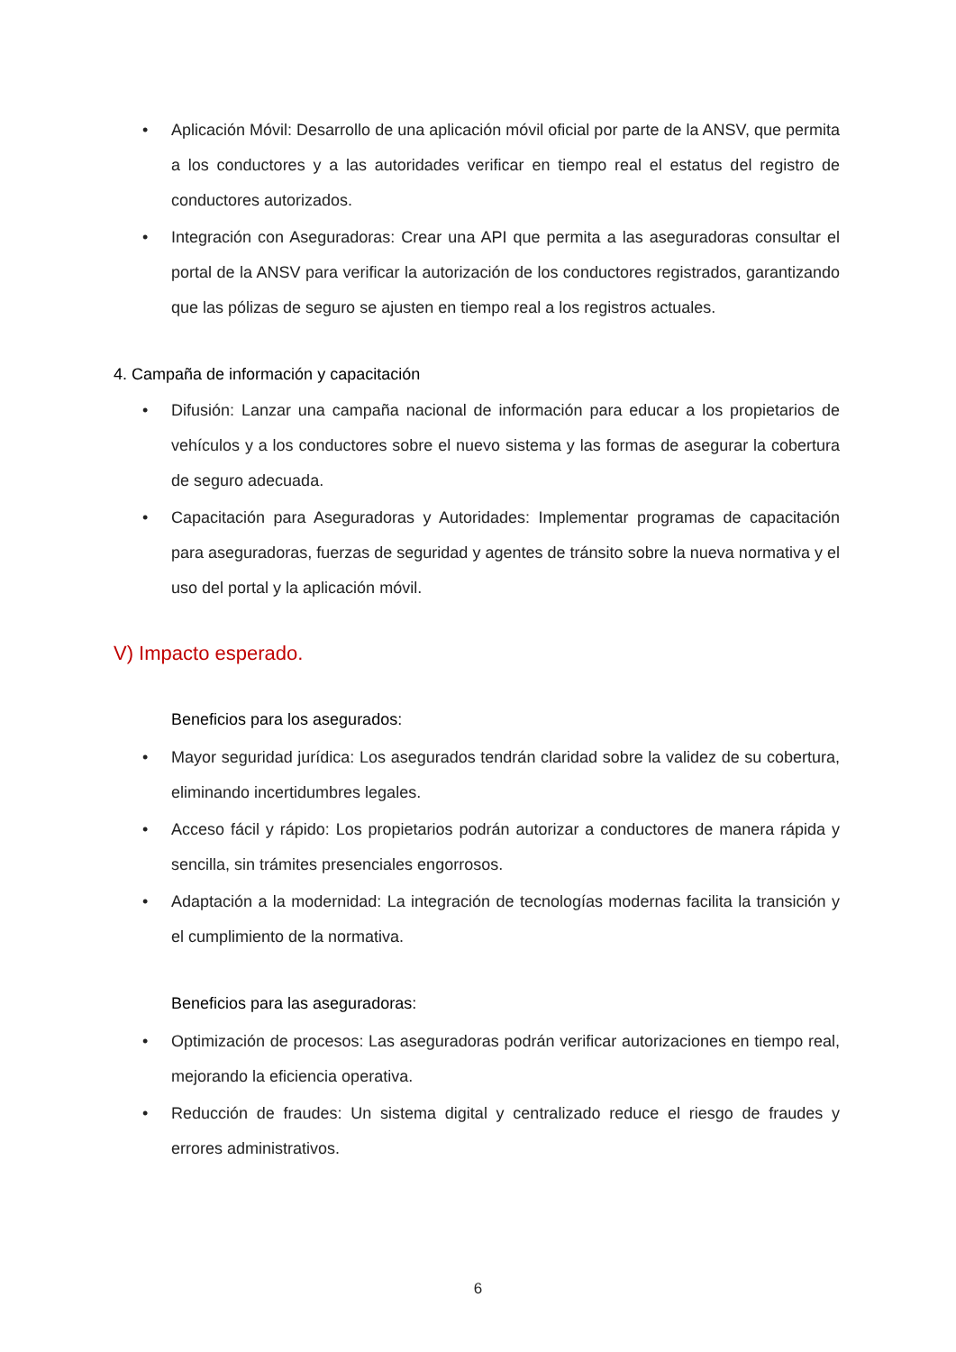• Aplicación Móvil: Desarrollo de una aplicación móvil oficial por parte de la ANSV, que permita a los conductores y a las autoridades verificar en tiempo real el estatus del registro de conductores autorizados.
• Integración con Aseguradoras: Crear una API que permita a las aseguradoras consultar el portal de la ANSV para verificar la autorización de los conductores registrados, garantizando que las pólizas de seguro se ajusten en tiempo real a los registros actuales.
4. Campaña de información y capacitación
• Difusión: Lanzar una campaña nacional de información para educar a los propietarios de vehículos y a los conductores sobre el nuevo sistema y las formas de asegurar la cobertura de seguro adecuada.
• Capacitación para Aseguradoras y Autoridades: Implementar programas de capacitación para aseguradoras, fuerzas de seguridad y agentes de tránsito sobre la nueva normativa y el uso del portal y la aplicación móvil.
V) Impacto esperado.
Beneficios para los asegurados:
• Mayor seguridad jurídica: Los asegurados tendrán claridad sobre la validez de su cobertura, eliminando incertidumbres legales.
• Acceso fácil y rápido: Los propietarios podrán autorizar a conductores de manera rápida y sencilla, sin trámites presenciales engorrosos.
• Adaptación a la modernidad: La integración de tecnologías modernas facilita la transición y el cumplimiento de la normativa.
Beneficios para las aseguradoras:
• Optimización de procesos: Las aseguradoras podrán verificar autorizaciones en tiempo real, mejorando la eficiencia operativa.
• Reducción de fraudes: Un sistema digital y centralizado reduce el riesgo de fraudes y errores administrativos.
6